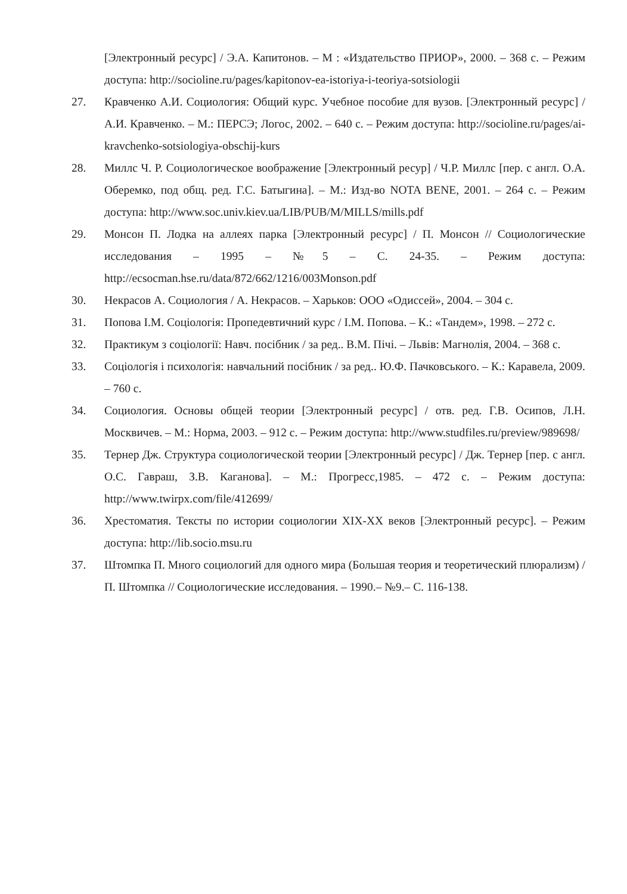[Электронный ресурс] / Э.А. Капитонов. – М : «Издательство ПРИОР», 2000. – 368 с. – Режим доступа: http://socioline.ru/pages/kapitonov-ea-istoriya-i-teoriya-sotsiologii
27. Кравченко А.И. Социология: Общий курс. Учебное пособие для вузов. [Электронный ресурс] / А.И. Кравченко. – М.: ПЕРСЭ; Логос, 2002. – 640 с. – Режим доступа: http://socioline.ru/pages/ai-kravchenko-sotsiologiya-obschij-kurs
28. Миллс Ч. Р. Социологическое воображение [Электронный ресур] / Ч.Р. Миллс [пер. с англ. О.А. Оберемко, под общ. ред. Г.С. Батыгина]. – М.: Изд-во NOTA BENE, 2001. – 264 с. – Режим доступа: http://www.soc.univ.kiev.ua/LIB/PUB/M/MILLS/mills.pdf
29. Монсон П. Лодка на аллеях парка [Электронный ресурс] / П. Монсон // Социологические исследования – 1995 – №5 – С. 24-35. – Режим доступа: http://ecsocman.hse.ru/data/872/662/1216/003Monson.pdf
30. Некрасов А. Социология / А. Некрасов. – Харьков: ООО «Одиссей», 2004. – 304 с.
31. Попова І.М. Соціологія: Пропедевтичний курс / І.М. Попова. – К.: «Тандем», 1998. – 272 с.
32. Практикум з соціології: Навч. посібник / за ред.. В.М. Пічі. – Львів: Магнолія, 2004. – 368 с.
33. Соціологія і психологія: навчальний посібник / за ред.. Ю.Ф. Пачковського. – К.: Каравела, 2009. – 760 с.
34. Социология. Основы общей теории [Электронный ресурс] / отв. ред. Г.В. Осипов, Л.Н. Москвичев. – М.: Норма, 2003. – 912 с. – Режим доступа: http://www.studfiles.ru/preview/989698/
35. Тернер Дж. Структура социологической теории [Электронный ресурс] / Дж. Тернер [пер. с англ. О.С. Гавраш, З.В. Каганова]. – М.: Прогресс,1985. – 472 с. – Режим доступа: http://www.twirpx.com/file/412699/
36. Хрестоматия. Тексты по истории социологии XIX-XX веков [Электронный ресурс]. – Режим доступа: http://lib.socio.msu.ru
37. Штомпка П. Много социологий для одного мира (Большая теория и теоретический плюрализм) / П. Штомпка // Социологические исследования. – 1990.– №9.– С. 116-138.